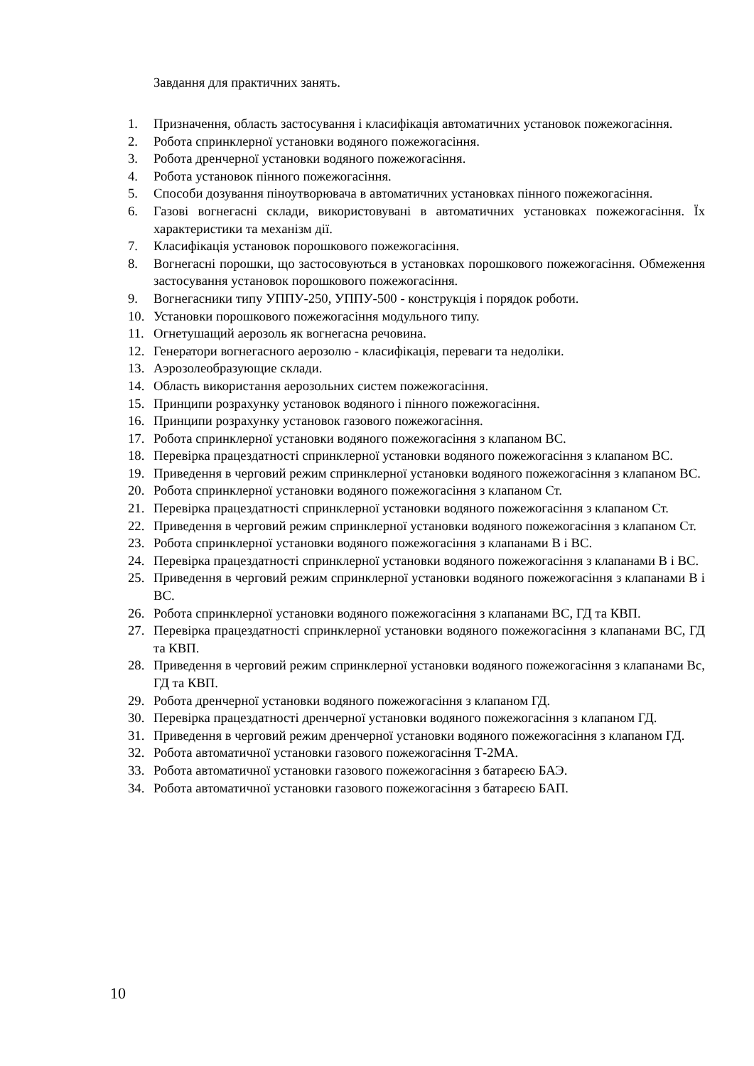Завдання для практичних занять.
1. Призначення, область застосування і класифікація автоматичних установок пожежогасіння.
2. Робота спринклерної установки водяного пожежогасіння.
3. Робота дренчерної установки водяного пожежогасіння.
4. Робота установок пінного пожежогасіння.
5. Способи дозування піноутворювача в автоматичних установках пінного пожежогасіння.
6. Газові вогнегасні склади, використовувані в автоматичних установках пожежогасіння. Їх характеристики та механізм дії.
7. Класифікація установок порошкового пожежогасіння.
8. Вогнегасні порошки, що застосовуються в установках порошкового пожежогасіння. Обмеження застосування установок порошкового пожежогасіння.
9. Вогнегасники типу УППУ-250, УППУ-500 - конструкція і порядок роботи.
10. Установки порошкового пожежогасіння модульного типу.
11. Огнетушащий аерозоль як вогнегасна речовина.
12. Генератори вогнегасного аерозолю - класифікація, переваги та недоліки.
13. Аэрозолеобразующие склади.
14. Область використання аерозольних систем пожежогасіння.
15. Принципи розрахунку установок водяного і пінного пожежогасіння.
16. Принципи розрахунку установок газового пожежогасіння.
17. Робота спринклерної установки водяного пожежогасіння з клапаном ВС.
18. Перевірка працездатності спринклерної установки водяного пожежогасіння з клапаном ВС.
19. Приведення в черговий режим спринклерної установки водяного пожежогасіння з клапаном ВС.
20. Робота спринклерної установки водяного пожежогасіння з клапаном Ст.
21. Перевірка працездатності спринклерної установки водяного пожежогасіння з клапаном Ст.
22. Приведення в черговий режим спринклерної установки водяного пожежогасіння з клапаном Ст.
23. Робота спринклерної установки водяного пожежогасіння з клапанами В і ВС.
24. Перевірка працездатності спринклерної установки водяного пожежогасіння з клапанами В і ВС.
25. Приведення в черговий режим спринклерної установки водяного пожежогасіння з клапанами В і ВС.
26. Робота спринклерної установки водяного пожежогасіння з клапанами ВС, ГД та КВП.
27. Перевірка працездатності спринклерної установки водяного пожежогасіння з клапанами ВС, ГД та КВП.
28. Приведення в черговий режим спринклерної установки водяного пожежогасіння з клапанами Вс, ГД та КВП.
29. Робота дренчерної установки водяного пожежогасіння з клапаном ГД.
30. Перевірка працездатності дренчерної установки водяного пожежогасіння з клапаном ГД.
31. Приведення в черговий режим дренчерної установки водяного пожежогасіння з клапаном ГД.
32. Робота автоматичної установки газового пожежогасіння Т-2МА.
33. Робота автоматичної установки газового пожежогасіння з батареєю БАЭ.
34. Робота автоматичної установки газового пожежогасіння з батареєю БАП.
10